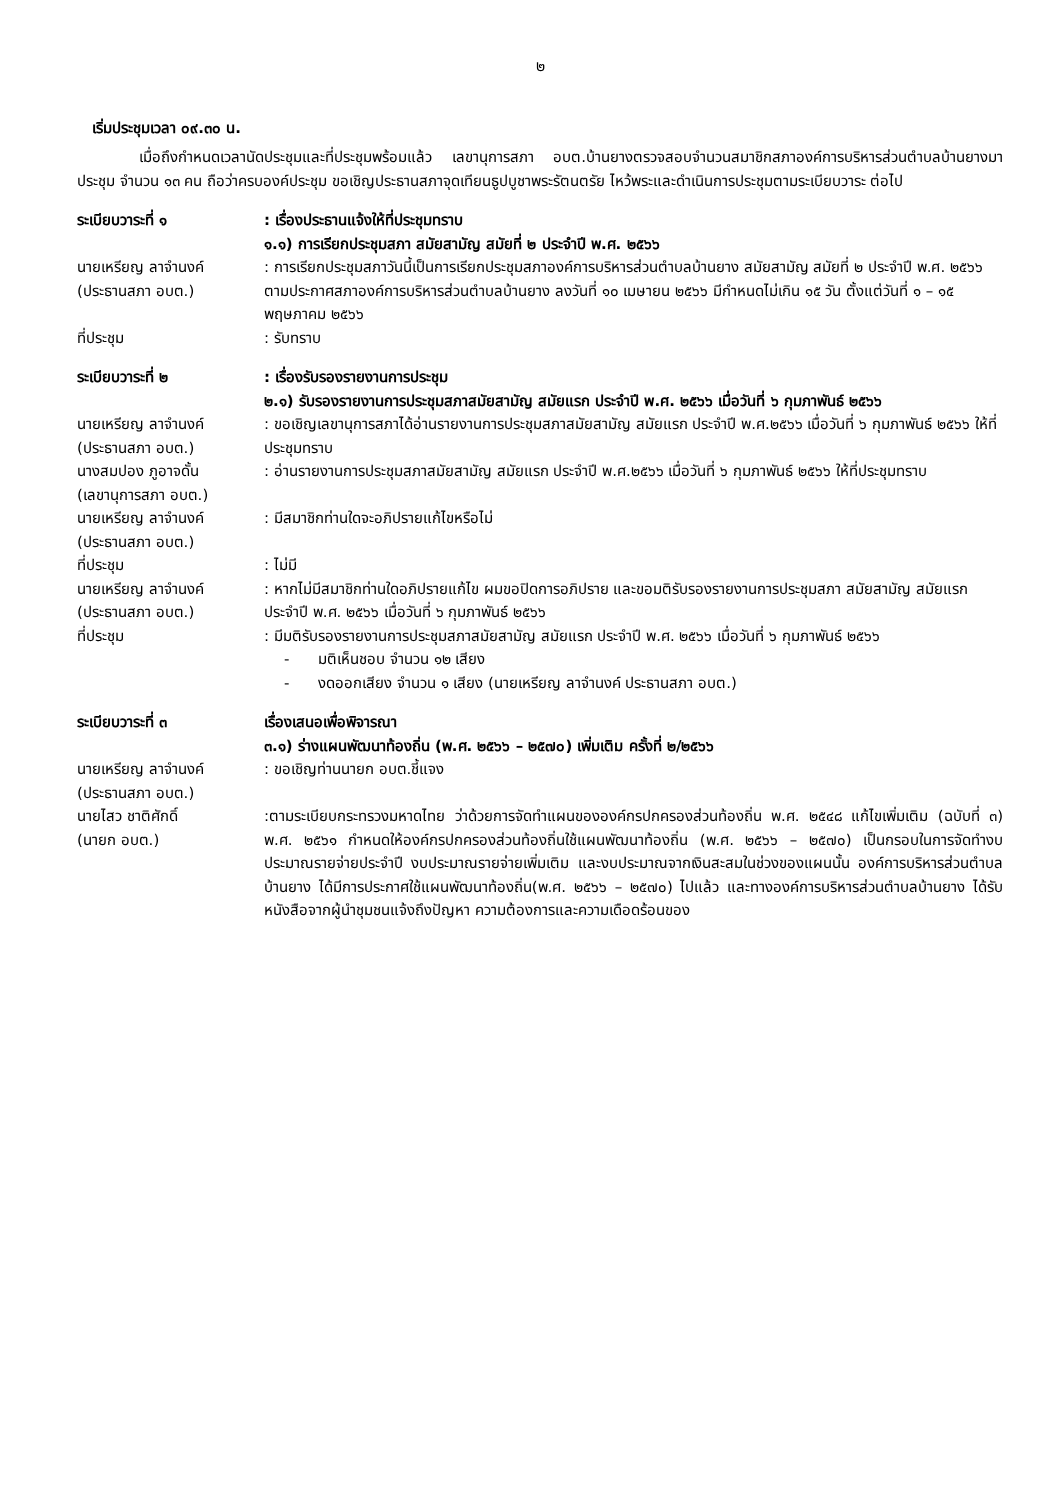๒
เริ่มประชุมเวลา ๐๙.๓๐ น.
เมื่อถึงกำหนดเวลานัดประชุมและที่ประชุมพร้อมแล้ว เลขานุการสภา อบต.บ้านยางตรวจสอบจำนวนสมาชิกสภาองค์การบริหารส่วนตำบลบ้านยางมาประชุม จำนวน ๑๓ คน ถือว่าครบองค์ประชุม ขอเชิญประธานสภาจุดเทียนธูปบูชาพระรัตนตรัย ไหว้พระและดำเนินการประชุมตามระเบียบวาระ ต่อไป
ระเบียบวาระที่ ๑ : เรื่องประธานแจ้งให้ที่ประชุมทราบ
๑.๑) การเรียกประชุมสภา สมัยสามัญ สมัยที่ ๒ ประจำปี พ.ศ. ๒๕๖๖
นายเหรียญ ลาจำนงค์
(ประธานสภา อบต.)
: การเรียกประชุมสภาวันนี้เป็นการเรียกประชุมสภาองค์การบริหารส่วนตำบลบ้านยาง สมัยสามัญ สมัยที่ ๒ ประจำปี พ.ศ. ๒๕๖๖ ตามประกาศสภาองค์การบริหารส่วนตำบลบ้านยาง ลงวันที่ ๑๐ เมษายน ๒๕๖๖ มีกำหนดไม่เกิน ๑๕ วัน ตั้งแต่วันที่ ๑ – ๑๕ พฤษภาคม ๒๕๖๖
ที่ประชุม : รับทราบ
ระเบียบวาระที่ ๒ : เรื่องรับรองรายงานการประชุม
๒.๑) รับรองรายงานการประชุมสภาสมัยสามัญ สมัยแรก ประจำปี พ.ศ. ๒๕๖๖ เมื่อวันที่ ๖ กุมภาพันธ์ ๒๕๖๖
นายเหรียญ ลาจำนงค์
(ประธานสภา อบต.)
: ขอเชิญเลขานุการสภาได้อ่านรายงานการประชุมสภาสมัยสามัญ สมัยแรก ประจำปี พ.ศ.๒๕๖๖ เมื่อวันที่ ๖ กุมภาพันธ์ ๒๕๖๖ ให้ที่ประชุมทราบ
นางสมปอง ภูอาจดั้น
(เลขานุการสภา อบต.)
: อ่านรายงานการประชุมสภาสมัยสามัญ สมัยแรก ประจำปี พ.ศ.๒๕๖๖ เมื่อวันที่ ๖ กุมภาพันธ์ ๒๕๖๖ ให้ที่ประชุมทราบ
นายเหรียญ ลาจำนงค์
(ประธานสภา อบต.)
: มีสมาชิกท่านใดจะอภิปรายแก้ไขหรือไม่
ที่ประชุม : ไม่มี
นายเหรียญ ลาจำนงค์
(ประธานสภา อบต.)
: หากไม่มีสมาชิกท่านใดอภิปรายแก้ไข ผมขอปิดการอภิปราย และขอมติรับรองรายงานการประชุมสภา สมัยสามัญ สมัยแรก ประจำปี พ.ศ. ๒๕๖๖ เมื่อวันที่ ๖ กุมภาพันธ์ ๒๕๖๖
ที่ประชุม : มีมติรับรองรายงานการประชุมสภาสมัยสามัญ สมัยแรก ประจำปี พ.ศ. ๒๕๖๖ เมื่อวันที่ ๖ กุมภาพันธ์ ๒๕๖๖
- มติเห็นชอบ จำนวน ๑๒ เสียง
- งดออกเสียง จำนวน ๑ เสียง (นายเหรียญ ลาจำนงค์ ประธานสภา อบต.)
ระเบียบวาระที่ ๓ เรื่องเสนอเพื่อพิจารณา
๓.๑) ร่างแผนพัฒนาท้องถิ่น (พ.ศ. ๒๕๖๖ – ๒๕๗๐) เพิ่มเติม ครั้งที่ ๒/๒๕๖๖
นายเหรียญ ลาจำนงค์
(ประธานสภา อบต.)
: ขอเชิญท่านนายก อบต.ชี้แจง
นายไสว ชาติศักดิ์
(นายก อบต.)
:ตามระเบียบกระทรวงมหาดไทย ว่าด้วยการจัดทำแผนขององค์กรปกครองส่วนท้องถิ่น พ.ศ. ๒๕๔๘ แก้ไขเพิ่มเติม (ฉบับที่ ๓) พ.ศ. ๒๕๖๑ กำหนดให้องค์กรปกครองส่วนท้องถิ่นใช้แผนพัฒนาท้องถิ่น (พ.ศ. ๒๕๖๖ – ๒๕๗๐) เป็นกรอบในการจัดทำงบประมาณรายจ่ายประจำปี งบประมาณรายจ่ายเพิ่มเติม และงบประมาณจากเงินสะสมในช่วงของแผนนั้น องค์การบริหารส่วนตำบลบ้านยาง ได้มีการประกาศใช้แผนพัฒนาท้องถิ่น(พ.ศ. ๒๕๖๖ – ๒๕๗๐) ไปแล้ว และทางองค์การบริหารส่วนตำบลบ้านยาง ได้รับหนังสือจากผู้นำชุมชนแจ้งถึงปัญหา ความต้องการและความเดือดร้อนของ